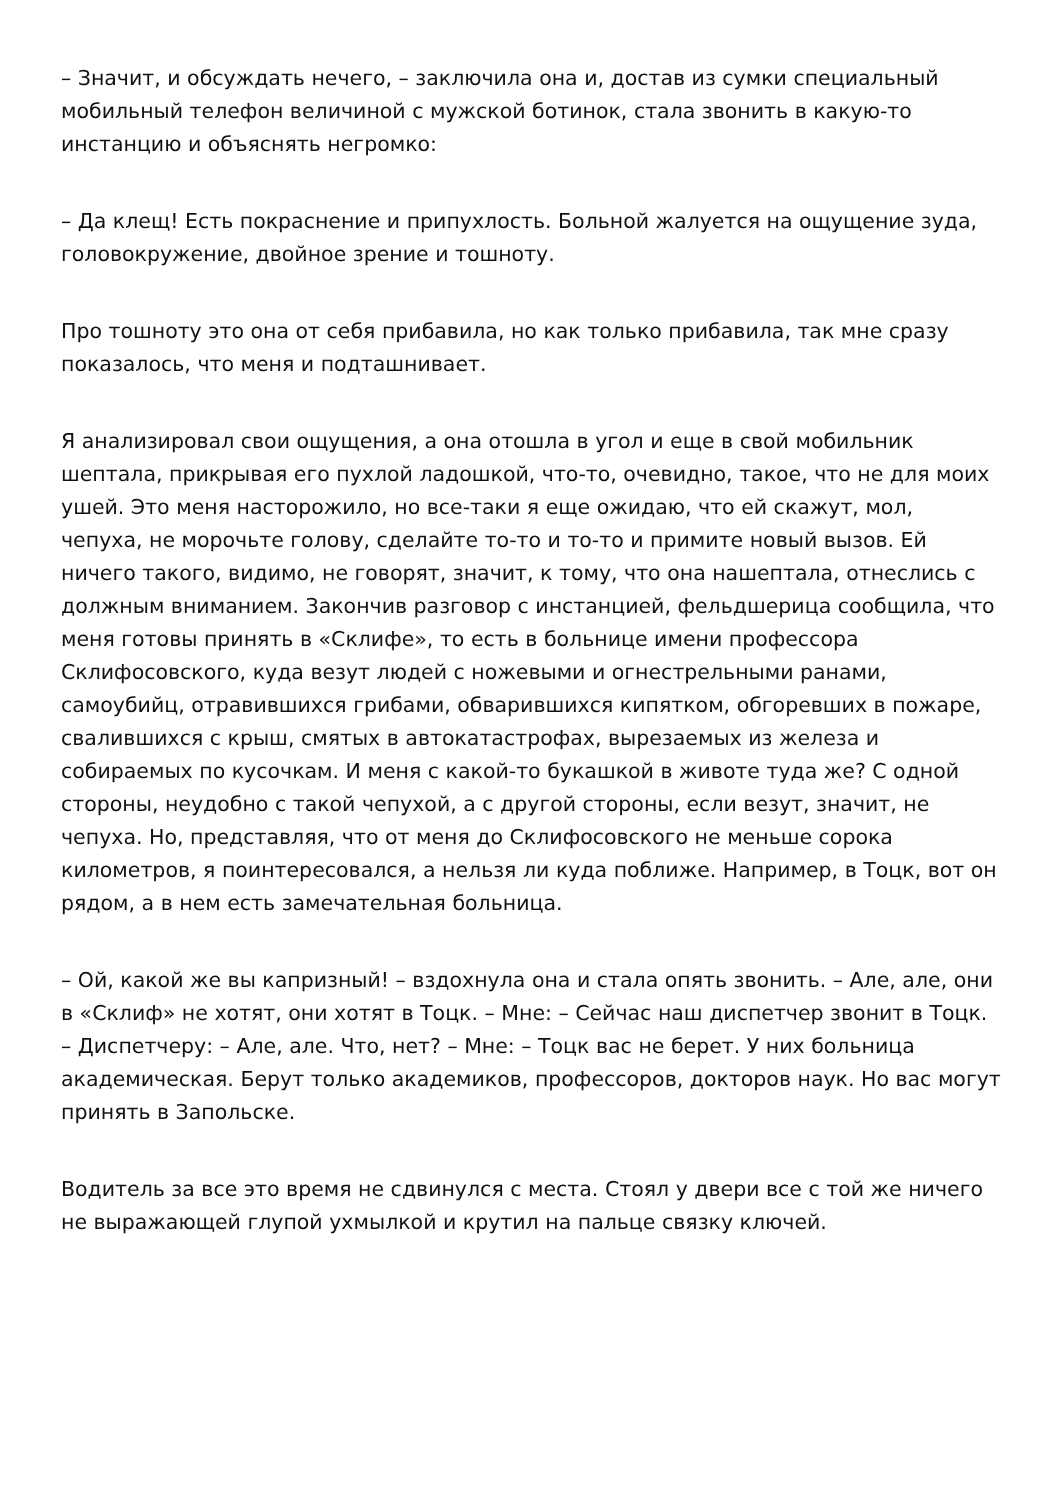– Значит, и обсуждать нечего, – заключила она и, достав из сумки специальный мобильный телефон величиной с мужской ботинок, стала звонить в какую-то инстанцию и объяснять негромко:
– Да клещ! Есть покраснение и припухлость. Больной жалуется на ощущение зуда, головокружение, двойное зрение и тошноту.
Про тошноту это она от себя прибавила, но как только прибавила, так мне сразу показалось, что меня и подташнивает.
Я анализировал свои ощущения, а она отошла в угол и еще в свой мобильник шептала, прикрывая его пухлой ладошкой, что-то, очевидно, такое, что не для моих ушей. Это меня насторожило, но все-таки я еще ожидаю, что ей скажут, мол, чепуха, не морочьте голову, сделайте то-то и то-то и примите новый вызов. Ей ничего такого, видимо, не говорят, значит, к тому, что она нашептала, отнеслись с должным вниманием. Закончив разговор с инстанцией, фельдшерица сообщила, что меня готовы принять в «Склифе», то есть в больнице имени профессора Склифосовского, куда везут людей с ножевыми и огнестрельными ранами, самоубийц, отравившихся грибами, обварившихся кипятком, обгоревших в пожаре, свалившихся с крыш, смятых в автокатастрофах, вырезаемых из железа и собираемых по кусочкам. И меня с какой-то букашкой в животе туда же? С одной стороны, неудобно с такой чепухой, а с другой стороны, если везут, значит, не чепуха. Но, представляя, что от меня до Склифосовского не меньше сорока километров, я поинтересовался, а нельзя ли куда поближе. Например, в Тоцк, вот он рядом, а в нем есть замечательная больница.
– Ой, какой же вы капризный! – вздохнула она и стала опять звонить. – Але, але, они в «Склиф» не хотят, они хотят в Тоцк. – Мне: – Сейчас наш диспетчер звонит в Тоцк. – Диспетчеру: – Але, але. Что, нет? – Мне: – Тоцк вас не берет. У них больница академическая. Берут только академиков, профессоров, докторов наук. Но вас могут принять в Запольске.
Водитель за все это время не сдвинулся с места. Стоял у двери все с той же ничего не выражающей глупой ухмылкой и крутил на пальце связку ключей.